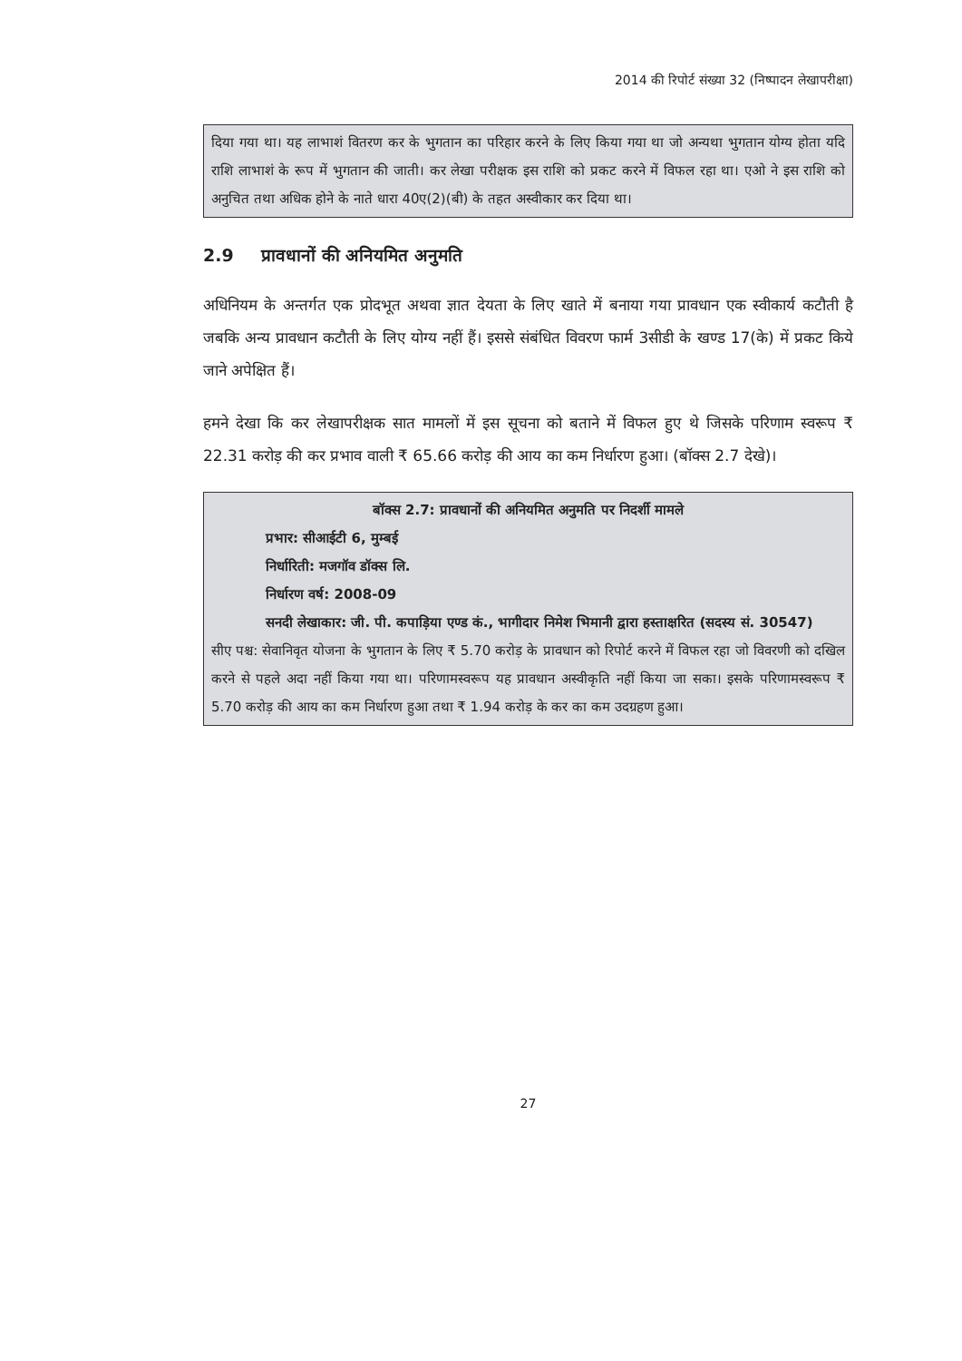2014 की रिपोर्ट संख्या 32 (निष्पादन लेखापरीक्षा)
दिया गया था। यह लाभाशं वितरण कर के भुगतान का परिहार करने के लिए किया गया था जो अन्यथा भुगतान योग्य होता यदि राशि लाभाशं के रूप में भुगतान की जाती। कर लेखा परीक्षक इस राशि को प्रकट करने में विफल रहा था। एओ ने इस राशि को अनुचित तथा अधिक होने के नाते धारा 40ए(2)(बी) के तहत अस्वीकार कर दिया था।
2.9 प्रावधानों की अनियमित अनुमति
अधिनियम के अन्तर्गत एक प्रोदभूत अथवा ज्ञात देयता के लिए खाते में बनाया गया प्रावधान एक स्वीकार्य कटौती है जबकि अन्य प्रावधान कटौती के लिए योग्य नहीं हैं। इससे संबंधित विवरण फार्म 3सीडी के खण्ड 17(के) में प्रकट किये जाने अपेक्षित हैं।
हमने देखा कि कर लेखापरीक्षक सात मामलों में इस सूचना को बताने में विफल हुए थे जिसके परिणाम स्वरूप ₹ 22.31 करोड़ की कर प्रभाव वाली ₹ 65.66 करोड़ की आय का कम निर्धारण हुआ। (बॉक्स 2.7 देखे)।
बॉक्स 2.7: प्रावधानों की अनियमित अनुमति पर निदर्शी मामले
प्रभार: सीआईटी 6, मुम्बई
निर्धारिती: मजगॉव डॉक्स लि.
निर्धारण वर्ष: 2008-09
सनदी लेखाकार: जी. पी. कपाड़िया एण्ड कं., भागीदार निमेश भिमानी द्वारा हस्ताक्षरित (सदस्य सं. 30547)
सीए पश्च: सेवानिवृत योजना के भुगतान के लिए ₹ 5.70 करोड़ के प्रावधान को रिपोर्ट करने में विफल रहा जो विवरणी को दखिल करने से पहले अदा नहीं किया गया था। परिणामस्वरूप यह प्रावधान अस्वीकृति नहीं किया जा सका। इसके परिणामस्वरूप ₹ 5.70 करोड़ की आय का कम निर्धारण हुआ तथा ₹ 1.94 करोड़ के कर का कम उदग्रहण हुआ।
27